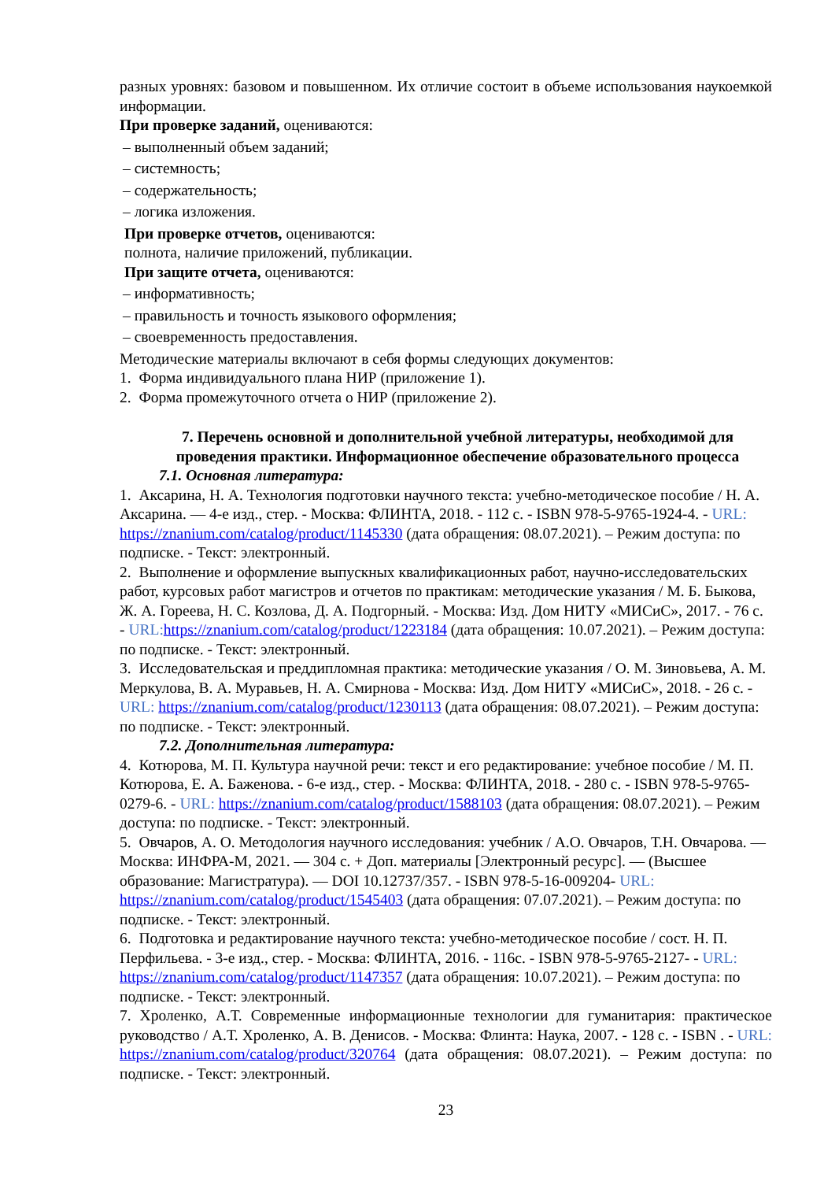разных уровнях: базовом и повышенном. Их отличие состоит в объеме использования наукоемкой информации.
При проверке заданий, оцениваются:
– выполненный объем заданий;
– системность;
– содержательность;
– логика изложения.
При проверке отчетов, оцениваются:
полнота, наличие приложений, публикации.
При защите отчета, оцениваются:
– информативность;
– правильность и точность языкового оформления;
– своевременность предоставления.
Методические материалы включают в себя формы следующих документов:
1. Форма индивидуального плана НИР (приложение 1).
2. Форма промежуточного отчета о НИР (приложение 2).
7. Перечень основной и дополнительной учебной литературы, необходимой для проведения практики. Информационное обеспечение образовательного процесса
7.1. Основная литература:
1. Аксарина, Н. А. Технология подготовки научного текста: учебно-методическое пособие / Н. А. Аксарина. — 4-е изд., стер. - Москва: ФЛИНТА, 2018. - 112 с. - ISBN 978-5-9765-1924-4. - URL: https://znanium.com/catalog/product/1145330 (дата обращения: 08.07.2021). – Режим доступа: по подписке. - Текст: электронный.
2. Выполнение и оформление выпускных квалификационных работ, научно-исследовательских работ, курсовых работ магистров и отчетов по практикам: методические указания / М. Б. Быкова, Ж. А. Гореева, Н. С. Козлова, Д. А. Подгорный. - Москва: Изд. Дом НИТУ «МИСиС», 2017. - 76 с. - URL: https://znanium.com/catalog/product/1223184 (дата обращения: 10.07.2021). – Режим доступа: по подписке. - Текст: электронный.
3. Исследовательская и преддипломная практика: методические указания / О. М. Зиновьева, А. М. Меркулова, В. А. Муравьев, Н. А. Смирнова - Москва: Изд. Дом НИТУ «МИСиС», 2018. - 26 с. - URL: https://znanium.com/catalog/product/1230113 (дата обращения: 08.07.2021). – Режим доступа: по подписке. - Текст: электронный.
7.2. Дополнительная литература:
4. Котюрова, М. П. Культура научной речи: текст и его редактирование: учебное пособие / М. П. Котюрова, Е. А. Баженова. - 6-е изд., стер. - Москва: ФЛИНТА, 2018. - 280 с. - ISBN 978-5-9765-0279-6. - URL: https://znanium.com/catalog/product/1588103 (дата обращения: 08.07.2021). – Режим доступа: по подписке. - Текст: электронный.
5. Овчаров, А. О. Методология научного исследования: учебник / А.О. Овчаров, Т.Н. Овчарова. — Москва: ИНФРА-М, 2021. — 304 с. + Доп. материалы [Электронный ресурс]. — (Высшее образование: Магистратура). — DOI 10.12737/357. - ISBN 978-5-16-009204- URL: https://znanium.com/catalog/product/1545403 (дата обращения: 07.07.2021). – Режим доступа: по подписке. - Текст: электронный.
6. Подготовка и редактирование научного текста: учебно-методическое пособие / сост. Н. П. Перфильева. - 3-е изд., стер. - Москва: ФЛИНТА, 2016. - 116с. - ISBN 978-5-9765-2127- - URL: https://znanium.com/catalog/product/1147357 (дата обращения: 10.07.2021). – Режим доступа: по подписке. - Текст: электронный.
7. Хроленко, А.Т. Современные информационные технологии для гуманитария: практическое руководство / А.Т. Хроленко, А. В. Денисов. - Москва: Флинта: Наука, 2007. - 128 с. - ISBN . - URL: https://znanium.com/catalog/product/320764 (дата обращения: 08.07.2021). – Режим доступа: по подписке. - Текст: электронный.
23